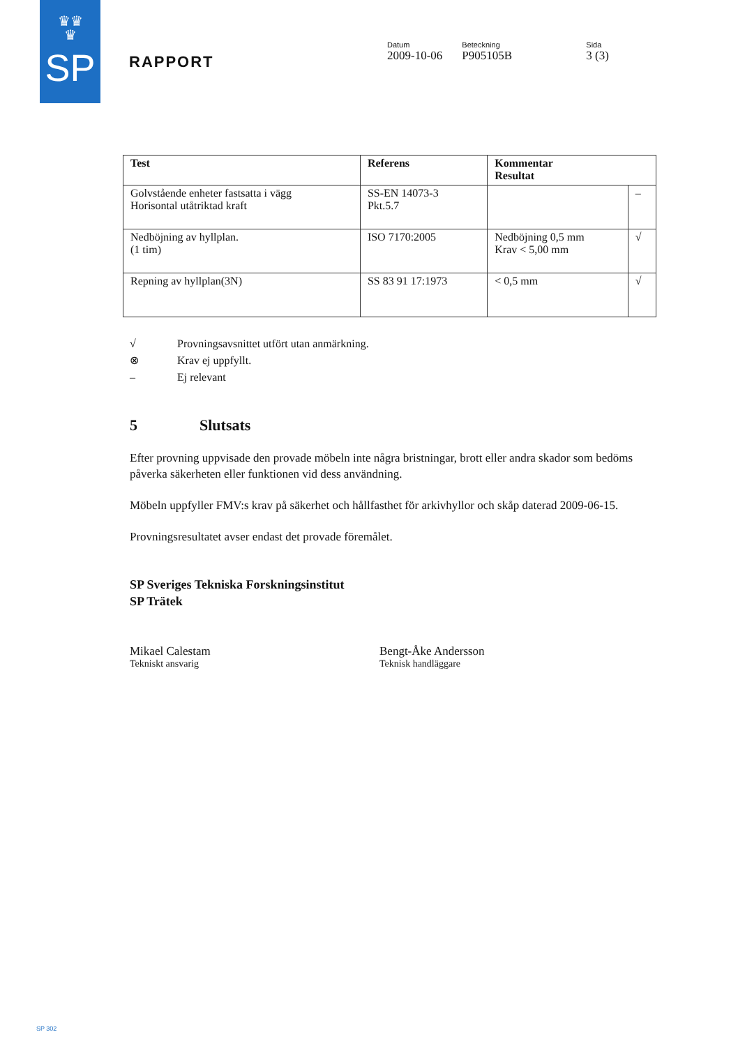♛♛
♛
SP
RAPPORT
Datum
2009-10-06
Beteckning
P905105B
Sida
3 (3)
| Test | Referens | Kommentar Resultat | |
| --- | --- | --- | --- |
| Golvstående enheter fastsatta i vägg Horisontal utåtriktad kraft | SS-EN 14073-3 Pkt.5.7 | | – |
| Nedböjning av hyllplan. (1 tim) | ISO 7170:2005 | Nedböjning 0,5 mm Krav < 5,00 mm | √ |
| Repning av hyllplan(3N) | SS 83 91 17:1973 | < 0,5 mm | √ |
√ Provningsavsnittet utfört utan anmärkning.
⊗ Krav ej uppfyllt.
– Ej relevant
5 Slutsats
Efter provning uppvisade den provade möbeln inte några bristningar, brott eller andra skador som bedöms påverka säkerheten eller funktionen vid dess användning.
Möbeln uppfyller FMV:s krav på säkerhet och hållfasthet för arkivhyllor och skåp daterad 2009-06-15.
Provningsresultatet avser endast det provade föremålet.
SP Sveriges Tekniska Forskningsinstitut
SP Trätek
Mikael Calestam
Tekniskt ansvarig
Bengt-Åke Andersson
Teknisk handläggare
SP 302